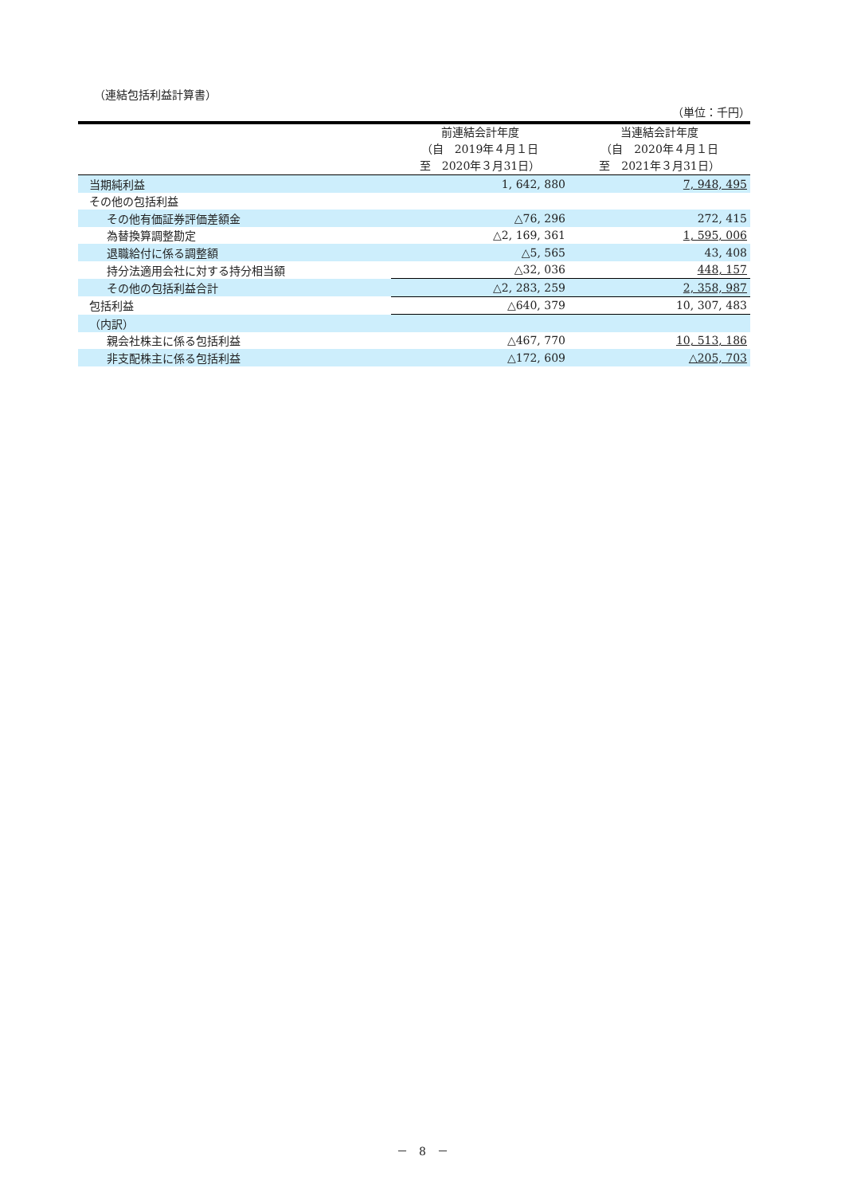（連結包括利益計算書）
（単位：千円）
| | 前連結会計年度 （自 2019年４月１日 至 2020年３月31日） | 当連結会計年度 （自 2020年４月１日 至 2021年３月31日） |
| 当期純利益 | 1, 642, 880 | 7, 948, 495 |
| その他の包括利益 | | |
| その他有価証券評価差額金 | △76, 296 | 272, 415 |
| 為替換算調整勘定 | △2, 169, 361 | 1, 595, 006 |
| 退職給付に係る調整額 | △5, 565 | 43, 408 |
| 持分法適用会社に対する持分相当額 | △32, 036 | 448, 157 |
| その他の包括利益合計 | △2, 283, 259 | 2, 358, 987 |
| 包括利益 | △640, 379 | 10, 307, 483 |
| （内訳） | | |
| 親会社株主に係る包括利益 | △467, 770 | 10, 513, 186 |
| 非支配株主に係る包括利益 | △172, 609 | △205, 703 |
－　8　－